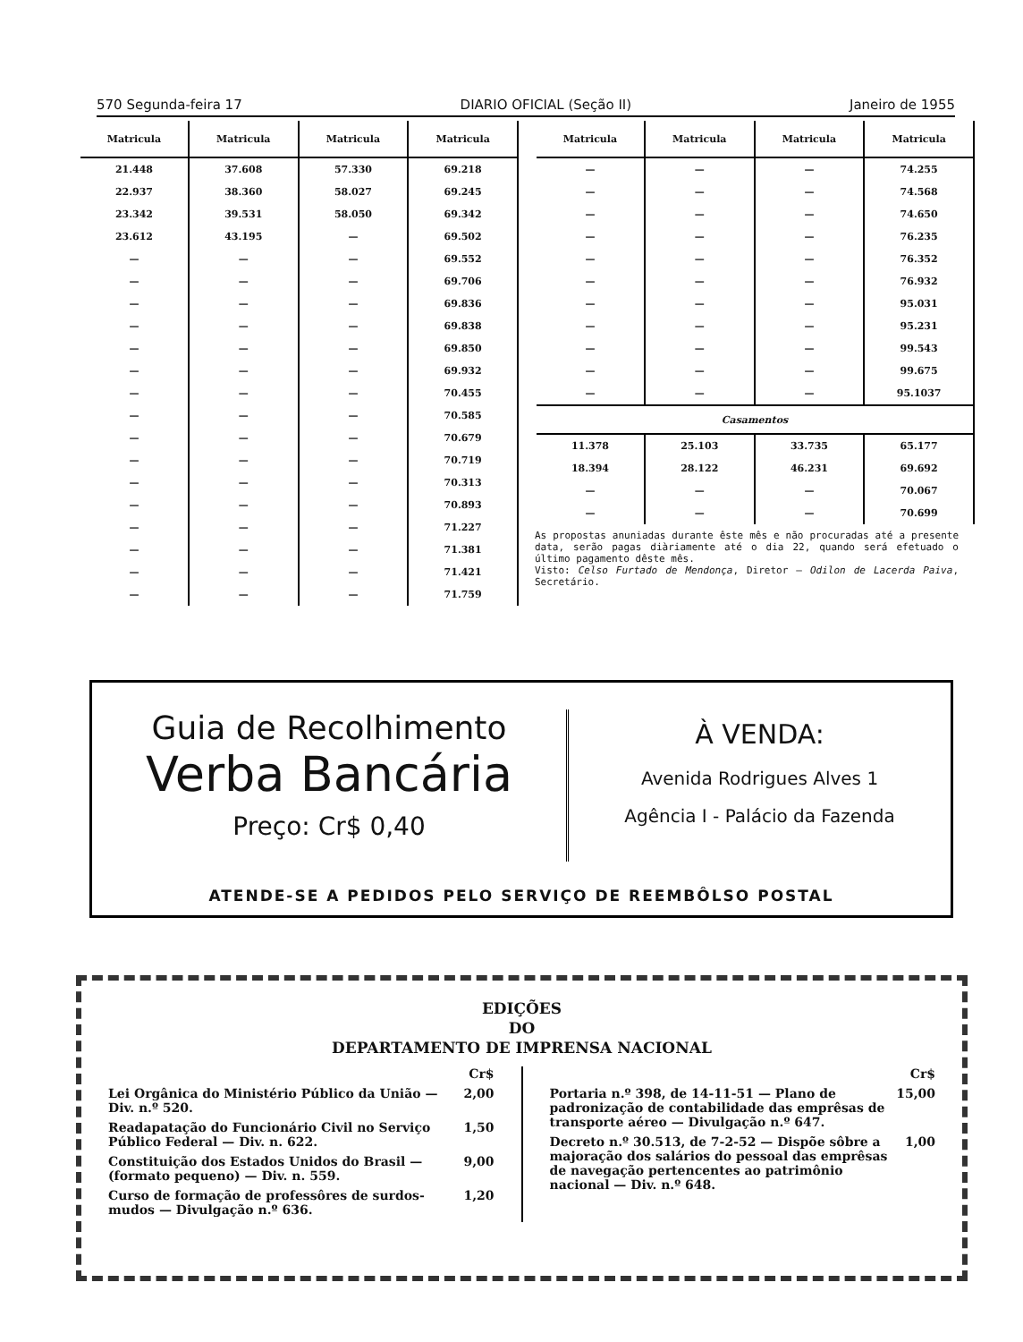570 Segunda-feira 17 DIARIO OFICIAL (Seção II) Janeiro de 1955
| Matricula | Matricula | Matricula | Matricula |
| --- | --- | --- | --- |
| 21.448 | 37.608 | 57.330 | 69.218 |
| 22.937 | 38.360 | 58.027 | 69.245 |
| 23.342 | 39.531 | 58.050 | 69.342 |
| 23.612 | 43.195 | — | 69.502 |
| — | — | — | 69.552 |
| — | — | — | 69.706 |
| — | — | — | 69.836 |
| — | — | — | 69.838 |
| — | — | — | 69.850 |
| — | — | — | 69.932 |
| — | — | — | 70.455 |
| — | — | — | 70.585 |
| — | — | — | 70.679 |
| — | — | — | 70.719 |
| — | — | — | 70.313 |
| — | — | — | 70.893 |
| — | — | — | 71.227 |
| — | — | — | 71.381 |
| — | — | — | 71.421 |
| — | — | — | 71.759 |
| Matricula | Matricula | Matricula | Matricula |
| --- | --- | --- | --- |
| — | — | — | 74.255 |
| — | — | — | 74.568 |
| — | — | — | 74.650 |
| — | — | — | 76.235 |
| — | — | — | 76.352 |
| — | — | — | 76.932 |
| — | — | — | 95.031 |
| — | — | — | 95.231 |
| — | — | — | 99.543 |
| — | — | — | 99.675 |
| — | — | — | 95.1037 |
| Casamentos | | | |
| 11.378 | 25.103 | 33.735 | 65.177 |
| 18.394 | 28.122 | 46.231 | 69.692 |
| — | — | — | 70.067 |
| — | — | — | 70.699 |
As propostas anuniadas durante êste mês e não procuradas até a presente data, serão pagas diàriamente até o dia 22, quando será efetuado o último pagamento dêste mês.
Visto: Celso Furtado de Mendonça, Diretor — Odilon de Lacerda Paiva, Secretário.
Guia de Recolhimento
Verba Bancária
Preço: Cr$ 0,40
À VENDA:
Avenida Rodrigues Alves 1
Agência I - Palácio da Fazenda
ATENDE-SE A PEDIDOS PELO SERVIÇO DE REEMBÔLSO POSTAL
EDIÇÕES
DO
DEPARTAMENTO DE IMPRENSA NACIONAL
Cr$
Lei Orgânica do Ministério Público da União — Div. n.º 520. 2,00
Readapatação do Funcionário Civil no Serviço Público Federal — Div. n. 622. 1,50
Constituição dos Estados Unidos do Brasil — (formato pequeno) — Div. n. 559. 9,00
Curso de formação de professôres de surdos-mudos — Divulgação n.º 636. 1,20
Cr$
Portaria n.º 398, de 14-11-51 — Plano de padronização de contabilidade das emprêsas de transporte aéreo — Divulgação n.º 647. 15,00
Decreto n.º 30.513, de 7-2-52 — Dispõe sôbre a majoração dos salários do pessoal das emprêsas de navegação pertencentes ao patrimônio nacional — Div. n.º 648. 1,00